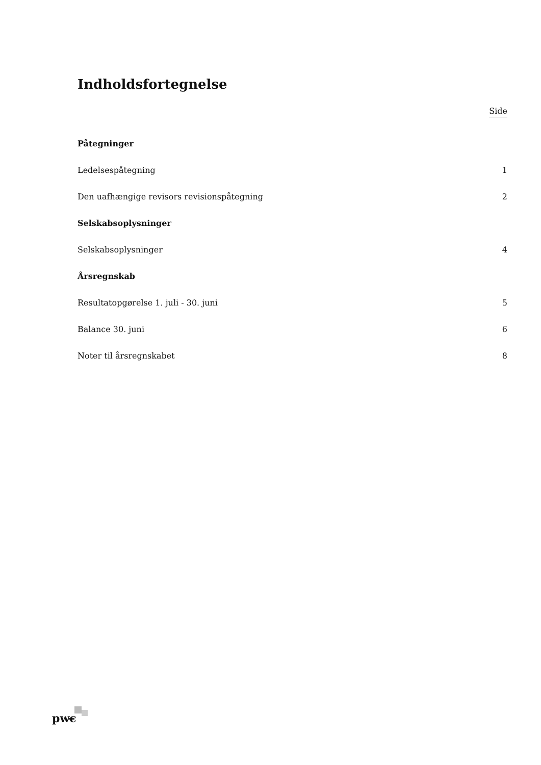Indholdsfortegnelse
Side
Påtegninger
Ledelsespåtegning 1
Den uafhængige revisors revisionspåtegning 2
Selskabsoplysninger
Selskabsoplysninger 4
Årsregnskab
Resultatopgørelse 1. juli - 30. juni 5
Balance 30. juni 6
Noter til årsregnskabet 8
pwc